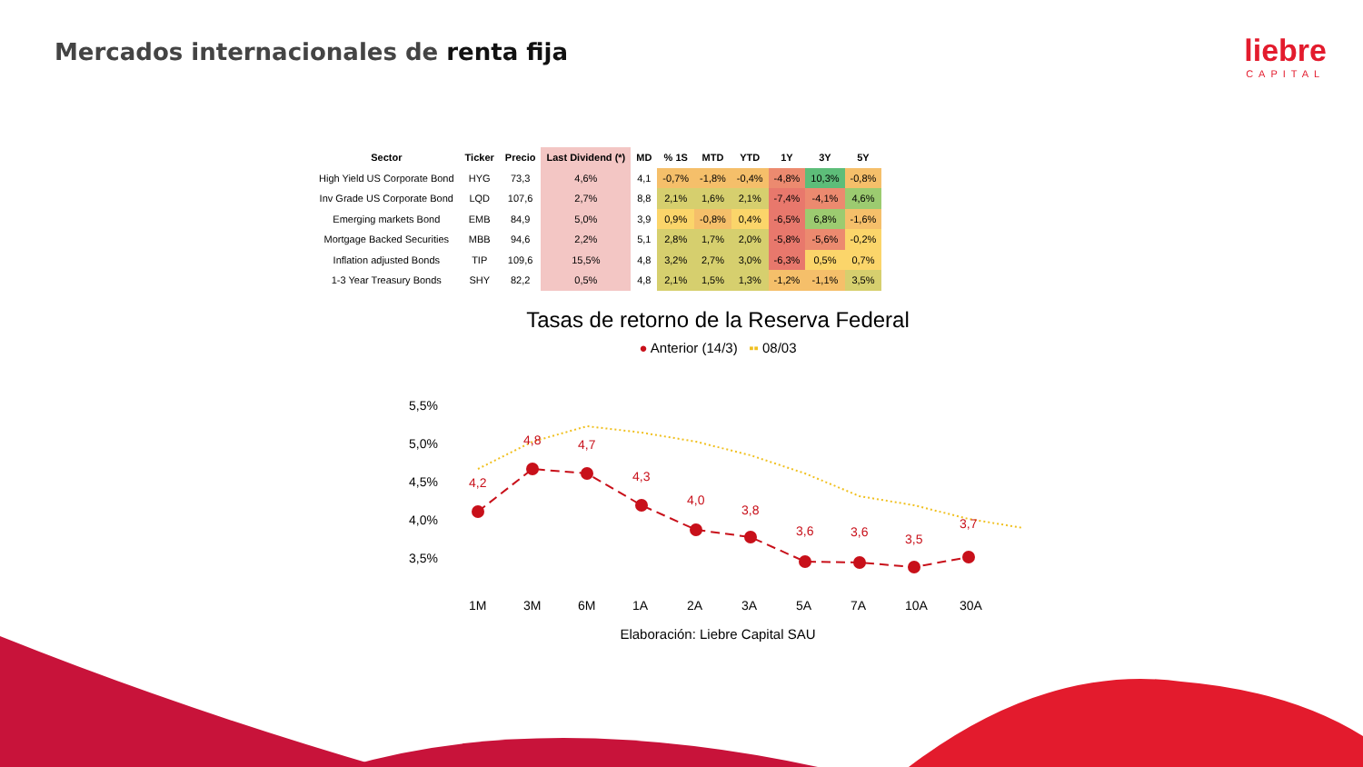Mercados internacionales de renta fija
liebre
CAPITAL
| Sector | Ticker | Precio | Last Dividend (*) | MD | % 1S | MTD | YTD | 1Y | 3Y | 5Y |
| --- | --- | --- | --- | --- | --- | --- | --- | --- | --- | --- |
| High Yield US Corporate Bond | HYG | 73,3 | 4,6% | 4,1 | -0,7% | -1,8% | -0,4% | -4,8% | 10,3% | -0,8% |
| Inv Grade US Corporate Bond | LQD | 107,6 | 2,7% | 8,8 | 2,1% | 1,6% | 2,1% | -7,4% | -4,1% | 4,6% |
| Emerging markets Bond | EMB | 84,9 | 5,0% | 3,9 | 0,9% | -0,8% | 0,4% | -6,5% | 6,8% | -1,6% |
| Mortgage Backed Securities | MBB | 94,6 | 2,2% | 5,1 | 2,8% | 1,7% | 2,0% | -5,8% | -5,6% | -0,2% |
| Inflation adjusted Bonds | TIP | 109,6 | 15,5% | 4,8 | 3,2% | 2,7% | 3,0% | -6,3% | 0,5% | 0,7% |
| 1-3 Year Treasury Bonds | SHY | 82,2 | 0,5% | 4,8 | 2,1% | 1,5% | 1,3% | -1,2% | -1,1% | 3,5% |
Tasas de retorno de la Reserva Federal
● Anterior (14/3) ▪▪ 08/03
5,5%
5,0%
4,5%
4,0%
3,5%
4,2
4,8
4,7
4,3
4,0
3,8
3,6
3,6
3,5
3,7
1M
3M
6M
1A
2A
3A
5A
7A
10A
30A
Elaboración: Liebre Capital SAU